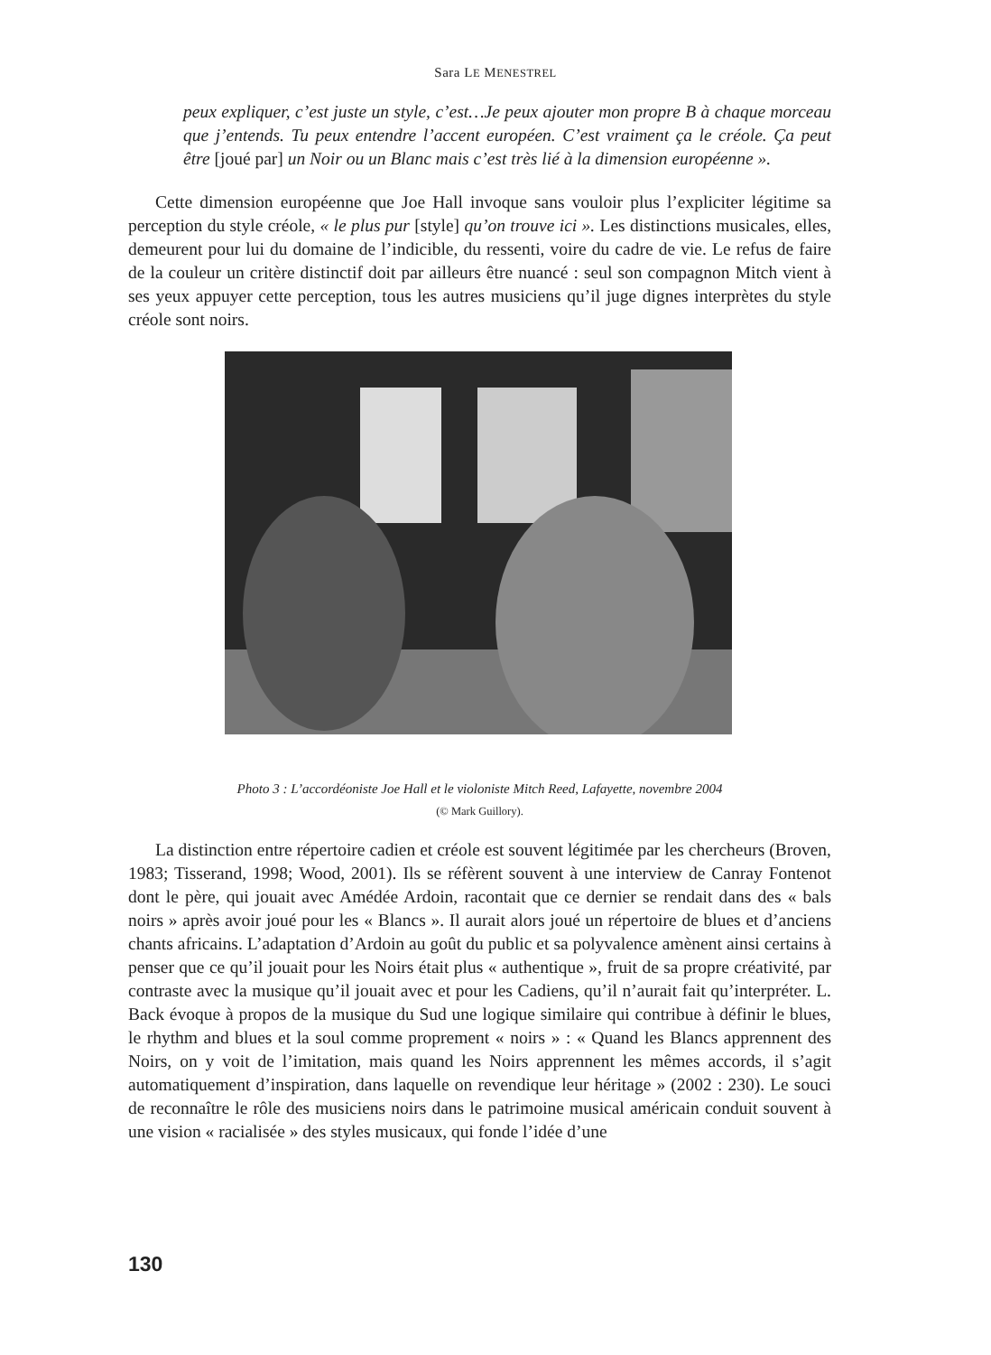Sara LE MENESTREL
peux expliquer, c’est juste un style, c’est…Je peux ajouter mon propre B à chaque morceau que j’entends. Tu peux entendre l’accent européen. C’est vraiment ça le créole. Ça peut être [joué par] un Noir ou un Blanc mais c’est très lié à la dimension européenne ».
Cette dimension européenne que Joe Hall invoque sans vouloir plus l’expliciter légitime sa perception du style créole, « le plus pur [style] qu’on trouve ici ». Les distinctions musicales, elles, demeurent pour lui du domaine de l’indicible, du ressenti, voire du cadre de vie. Le refus de faire de la couleur un critère distinctif doit par ailleurs être nuancé : seul son compagnon Mitch vient à ses yeux appuyer cette perception, tous les autres musiciens qu’il juge dignes interprètes du style créole sont noirs.
Photo 3 : L’accordéoniste Joe Hall et le violoniste Mitch Reed, Lafayette, novembre 2004
(© Mark Guillory).
La distinction entre répertoire cadien et créole est souvent légitimée par les chercheurs (Broven, 1983; Tisserand, 1998; Wood, 2001). Ils se réfèrent souvent à une interview de Canray Fontenot dont le père, qui jouait avec Amédée Ardoin, racontait que ce dernier se rendait dans des « bals noirs » après avoir joué pour les « Blancs ». Il aurait alors joué un répertoire de blues et d’anciens chants africains. L’adaptation d’Ardoin au goût du public et sa polyvalence amènent ainsi certains à penser que ce qu’il jouait pour les Noirs était plus « authentique », fruit de sa propre créativité, par contraste avec la musique qu’il jouait avec et pour les Cadiens, qu’il n’aurait fait qu’interpréter. L. Back évoque à propos de la musique du Sud une logique similaire qui contribue à définir le blues, le rhythm and blues et la soul comme proprement « noirs » : « Quand les Blancs apprennent des Noirs, on y voit de l’imitation, mais quand les Noirs apprennent les mêmes accords, il s’agit automatiquement d’inspiration, dans laquelle on revendique leur héritage » (2002 : 230). Le souci de reconnaître le rôle des musiciens noirs dans le patrimoine musical américain conduit souvent à une vision « racialisée » des styles musicaux, qui fonde l’idée d’une
130